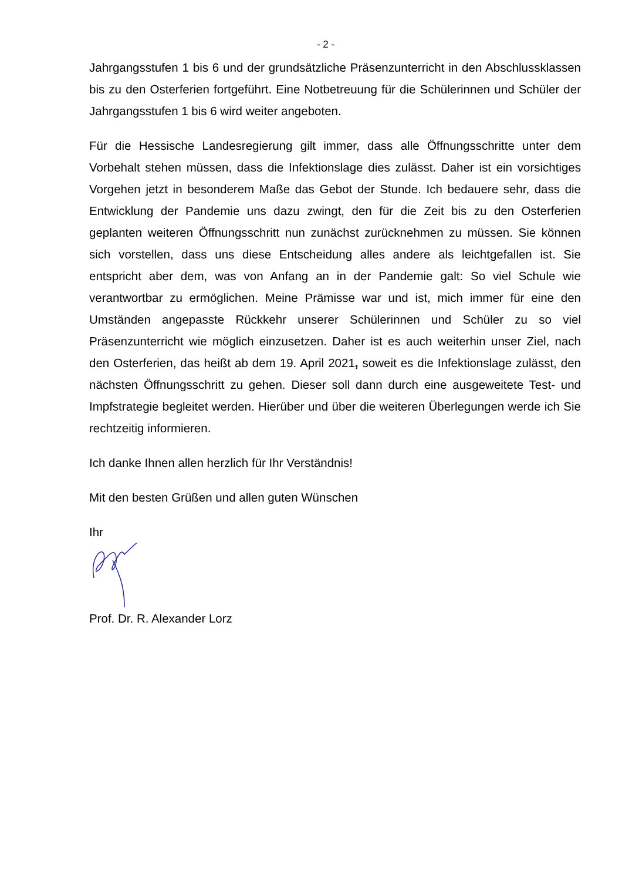- 2 -
Jahrgangsstufen 1 bis 6 und der grundsätzliche Präsenzunterricht in den Abschlussklassen bis zu den Osterferien fortgeführt. Eine Notbetreuung für die Schülerinnen und Schüler der Jahrgangsstufen 1 bis 6 wird weiter angeboten.
Für die Hessische Landesregierung gilt immer, dass alle Öffnungsschritte unter dem Vorbehalt stehen müssen, dass die Infektionslage dies zulässt. Daher ist ein vorsichtiges Vorgehen jetzt in besonderem Maße das Gebot der Stunde. Ich bedauere sehr, dass die Entwicklung der Pandemie uns dazu zwingt, den für die Zeit bis zu den Osterferien geplanten weiteren Öffnungsschritt nun zunächst zurücknehmen zu müssen. Sie können sich vorstellen, dass uns diese Entscheidung alles andere als leichtgefallen ist. Sie entspricht aber dem, was von Anfang an in der Pandemie galt: So viel Schule wie verantwortbar zu ermöglichen. Meine Prämisse war und ist, mich immer für eine den Umständen angepasste Rückkehr unserer Schülerinnen und Schüler zu so viel Präsenzunterricht wie möglich einzusetzen. Daher ist es auch weiterhin unser Ziel, nach den Osterferien, das heißt ab dem 19. April 2021, soweit es die Infektionslage zulässt, den nächsten Öffnungsschritt zu gehen. Dieser soll dann durch eine ausgeweitete Test- und Impfstrategie begleitet werden. Hierüber und über die weiteren Überlegungen werde ich Sie rechtzeitig informieren.
Ich danke Ihnen allen herzlich für Ihr Verständnis!
Mit den besten Grüßen und allen guten Wünschen
Ihr
Prof. Dr. R. Alexander Lorz